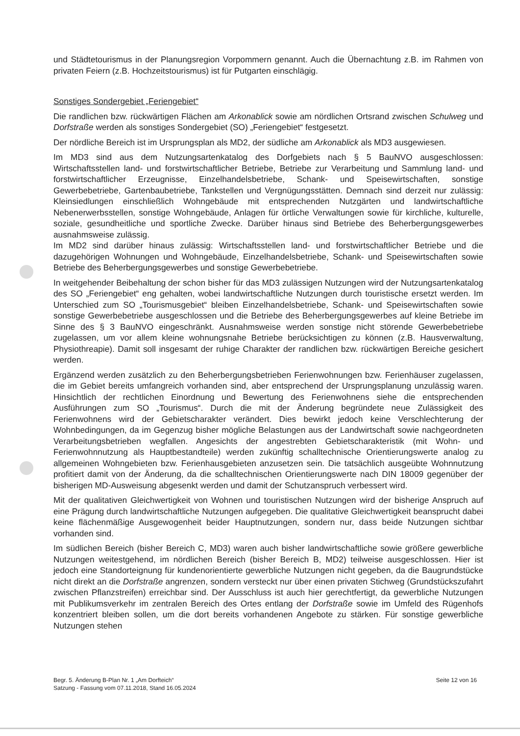und Städtetourismus in der Planungsregion Vorpommern genannt. Auch die Übernachtung z.B. im Rahmen von privaten Feiern (z.B. Hochzeitstourismus) ist für Putgarten einschlägig.
Sonstiges Sondergebiet „Feriengebiet“
Die randlichen bzw. rückwärtigen Flächen am Arkonablick sowie am nördlichen Ortsrand zwischen Schulweg und Dorfstraße werden als sonstiges Sondergebiet (SO) „Feriengebiet“ festgesetzt.
Der nördliche Bereich ist im Ursprungsplan als MD2, der südliche am Arkonablick als MD3 ausgewiesen.
Im MD3 sind aus dem Nutzungsartenkatalog des Dorfgebiets nach § 5 BauNVO ausgeschlossen: Wirtschaftsstellen land- und forstwirtschaftlicher Betriebe, Betriebe zur Verarbeitung und Sammlung land- und forstwirtschaftlicher Erzeugnisse, Einzelhandelsbetriebe, Schank- und Speisewirtschaften, sonstige Gewerbebetriebe, Gartenbaubetriebe, Tankstellen und Vergnügungsstätten. Demnach sind derzeit nur zulässig: Kleinsiedlungen einschließlich Wohngebäude mit entsprechenden Nutzgärten und landwirtschaftliche Nebenerwerbsstellen, sonstige Wohngebäude, Anlagen für örtliche Verwaltungen sowie für kirchliche, kulturelle, soziale, gesundheitliche und sportliche Zwecke. Darüber hinaus sind Betriebe des Beherbergungsgewerbes ausnahmsweise zulässig.
Im MD2 sind darüber hinaus zulässig: Wirtschaftsstellen land- und forstwirtschaftlicher Betriebe und die dazugehörigen Wohnungen und Wohngebäude, Einzelhandelsbetriebe, Schank- und Speisewirtschaften sowie Betriebe des Beherbergungsgewerbes und sonstige Gewerbebetriebe.
In weitgehender Beibehaltung der schon bisher für das MD3 zulässigen Nutzungen wird der Nutzungsartenkatalog des SO „Feriengebiet“ eng gehalten, wobei landwirtschaftliche Nutzungen durch touristische ersetzt werden. Im Unterschied zum SO „Tourismusgebiet“ bleiben Einzelhandelsbetriebe, Schank- und Speisewirtschaften sowie sonstige Gewerbebetriebe ausgeschlossen und die Betriebe des Beherbergungsgewerbes auf kleine Betriebe im Sinne des § 3 BauNVO eingeschränkt. Ausnahmsweise werden sonstige nicht störende Gewerbebetriebe zugelassen, um vor allem kleine wohnungsnahe Betriebe berücksichtigen zu können (z.B. Hausverwaltung, Physiothreapie). Damit soll insgesamt der ruhige Charakter der randlichen bzw. rückwärtigen Bereiche gesichert werden.
Ergänzend werden zusätzlich zu den Beherbergungsbetrieben Ferienwohnungen bzw. Ferienhäuser zugelassen, die im Gebiet bereits umfangreich vorhanden sind, aber entsprechend der Ursprungsplanung unzulässig waren. Hinsichtlich der rechtlichen Einordnung und Bewertung des Ferienwohnens siehe die entsprechenden Ausführungen zum SO „Tourismus“. Durch die mit der Änderung begründete neue Zulässigkeit des Ferienwohnens wird der Gebietscharakter verändert. Dies bewirkt jedoch keine Verschlechterung der Wohnbedingungen, da im Gegenzug bisher mögliche Belastungen aus der Landwirtschaft sowie nachgeordneten Verarbeitungsbetrieben wegfallen. Angesichts der angestrebten Gebietscharakteristik (mit Wohn- und Ferienwohnnutzung als Hauptbestandteile) werden zukünftig schalltechnische Orientierungswerte analog zu allgemeinen Wohngebieten bzw. Ferienhausgebieten anzusetzen sein. Die tatsächlich ausgeübte Wohnnutzung profitiert damit von der Änderung, da die schalltechnischen Orientierungswerte nach DIN 18009 gegenüber der bisherigen MD-Ausweisung abgesenkt werden und damit der Schutzanspruch verbessert wird.
Mit der qualitativen Gleichwertigkeit von Wohnen und touristischen Nutzungen wird der bisherige Anspruch auf eine Prägung durch landwirtschaftliche Nutzungen aufgegeben. Die qualitative Gleichwertigkeit beansprucht dabei keine flächenmäßige Ausgewogenheit beider Hauptnutzungen, sondern nur, dass beide Nutzungen sichtbar vorhanden sind.
Im südlichen Bereich (bisher Bereich C, MD3) waren auch bisher landwirtschaftliche sowie größere gewerbliche Nutzungen weitestgehend, im nördlichen Bereich (bisher Bereich B, MD2) teilweise ausgeschlossen. Hier ist jedoch eine Standorteignung für kundenorientierte gewerbliche Nutzungen nicht gegeben, da die Baugrundstücke nicht direkt an die Dorfstraße angrenzen, sondern versteckt nur über einen privaten Stichweg (Grundstückszufahrt zwischen Pflanzstreifen) erreichbar sind. Der Ausschluss ist auch hier gerechtfertigt, da gewerbliche Nutzungen mit Publikumsverkehr im zentralen Bereich des Ortes entlang der Dorfstraße sowie im Umfeld des Rügenhofs konzentriert bleiben sollen, um die dort bereits vorhandenen Angebote zu stärken. Für sonstige gewerbliche Nutzungen stehen
Begr. 5. Änderung B-Plan Nr. 1 „Am Dorfteich“
Satzung - Fassung vom 07.11.2018, Stand 16.05.2024
Seite 12 von 16